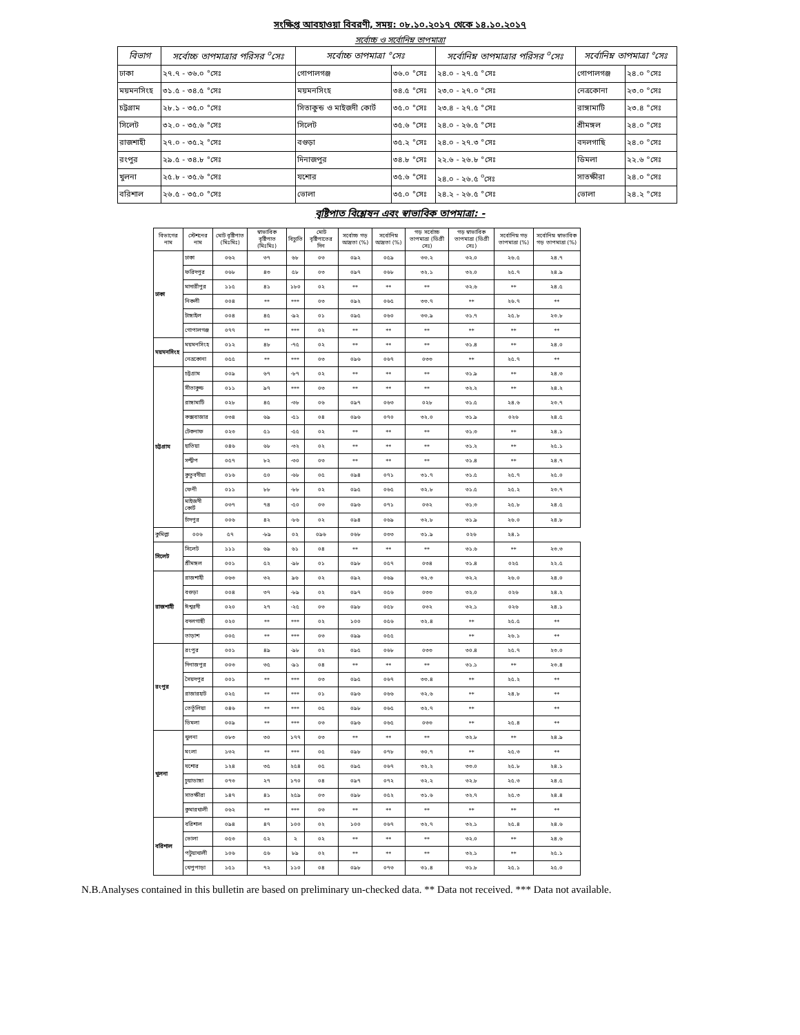সংক্ষিপ্ত আবহাওয়া বিবরণী, সময়: ০৮.১০.২০১৭ থেকে ১৪.১০.২০১৭
সর্বোচ্চ ও সর্বোনিম্ন তাপমাত্রা
| বিভাগ | সর্বোচ্চ তাপমাত্রার পরিসর <sup>০</sup>সেঃ | সর্বোচ্চ তাপমাত্রা °সেঃ | | সর্বোনিম্ন তাপমাত্রার পরিসর <sup>০</sup>সেঃ | সর্বোনিম্ন তাপমাত্রা °সেঃ | |
| --- | --- | --- | --- | --- | --- | --- |
| ঢাকা | ২৭.৭ - ৩৬.০ °সেঃ | গোপালগঞ্জ | ৩৬.০ °সেঃ | ২৪.০ - ২৭.৫ °সেঃ | গোপালগঞ্জ | ২৪.০ °সেঃ |
| ময়মনসিংহ | ৩১.৫ - ৩৪.৫ °সেঃ | ময়মনসিংহ | ৩৪.৫ °সেঃ | ২৩.০ - ২৭.০ °সেঃ | নেত্রকোনা | ২৩.০ °সেঃ |
| চট্টগ্রাম | ২৮.১ - ৩৫.০ °সেঃ | সিতাকুন্ড ও মাইজদী কোর্ট | ৩৫.০ °সেঃ | ২৩.৪ - ২৭.৫ °সেঃ | রাঙ্গামাটি | ২৩.৪ °সেঃ |
| সিলেট | ৩২.০ - ৩৫.৬ °সেঃ | সিলেট | ৩৫.৬ °সেঃ | ২৪.০ - ২৬.৫ °সেঃ | শ্রীমঙ্গল | ২৪.০ °সেঃ |
| রাজশাহী | ২৭.০ - ৩৫.২ °সেঃ | বগুড়া | ৩৫.২ °সেঃ | ২৪.০ - ২৭.৩ °সেঃ | বদলগাছি | ২৪.০ °সেঃ |
| রংপুর | ২৯.৫ - ৩৪.৮ °সেঃ | দিনাজপুর | ৩৪.৮ °সেঃ | ২২.৬ - ২৬.৮ °সেঃ | ডিমলা | ২২.৬ °সেঃ |
| খুলনা | ২৫.৮ - ৩৫.৬ °সেঃ | যশোর | ৩৫.৬ °সেঃ | ২৪.০ - ২৬.৫ <sup>০</sup>সেঃ | সাতক্ষীরা | ২৪.০ °সেঃ |
| বরিশাল | ২৬.৫ - ৩৫.০ °সেঃ | ভোলা | ৩৫.০ °সেঃ | ২৪.২ - ২৬.৫ °সেঃ | ভোলা | ২৪.২ °সেঃ |
বৃষ্টিপাত বিশ্লেষন এবং স্বাভাবিক তাপমাত্রা: -
| বিভাগের নাম | স্টেশনের নাম | মোট বৃষ্টিপাত (মিঃমিঃ) | স্বাভাবিক বৃষ্টিপাত (মিঃমিঃ) | বিচ্যুতি | মোট বৃষ্টিপাতের দিন | সর্বোচ্চ গড় আদ্রতা (%) | সর্বোনিম্ন আদ্রতা (%) | গড় সর্বোচ্চ তাপমাত্রা (ডিগ্রী সেঃ) | গড় স্বাভাবিক তাপমাত্রা (ডিগ্রী সেঃ) | সর্বোনিম্ন গড় তাপমাত্রা (%) | সর্বোনিম্ন স্বাভাবিক গড় তাপমাত্রা (%) |
| --- | --- | --- | --- | --- | --- | --- | --- | --- | --- | --- | --- |
| ঢাকা | ঢাকা | ০৬২ | ৩৭ | ৬৮ | ০৩ | ০৯২ | ০৫৯ | ৩৩.২ | ৩২.০ | ২৬.৫ | ২৪.৭ |
| | ফরিদপুর | ০৬৮ | ৪৩ | ৫৮ | ০৩ | ০৯৭ | ০৬৮ | ৩২.১ | ৩২.০ | ২৫.৭ | ২৪.৯ |
| | মাদারীপুর | ১১৫ | ৪১ | ১৮০ | ০২ | ** | ** | ** | ৩২.৬ | ** | ২৪.৫ |
| | নিকলী | ০০৪ | ** | *** | ০৩ | ০৯২ | ০৬৫ | ৩৩.৭ | ** | ২৬.৭ | ** |
| | টাঙ্গাইল | ০০৪ | ৪৫ | -৯২ | ০১ | ০৯৫ | ০৬০ | ৩৩.৯ | ৩১.৭ | ২৫.৮ | ২৩.৮ |
| | গোপালগঞ্জ | ০৭৭ | ** | *** | ০২ | ** | ** | ** | ** | ** | ** |
| ময়মনসিংহ | ময়মনসিংহ | ০১২ | ৪৮ | -৭৫ | ০২ | ** | ** | ** | ৩১.৪ | ** | ২৪.০ |
| | নেত্রকোনা | ০৫৫ | ** | *** | ০৩ | ০৯৬ | ০৬৭ | ০৩৩ | ** | ২৫.৭ | ** |
| চট্টগ্রাম | চট্টগ্রাম | ০০৯ | ৬৭ | -৮৭ | ০২ | ** | ** | ** | ৩১.৯ | ** | ২৪.৩ |
| | সীতাকুন্ড | ০১১ | ৯৭ | *** | ০৩ | ** | ** | ** | ৩২.২ | ** | ২৪.২ |
| | রাঙ্গামাটি | ০২৮ | ৪৫ | -৩৮ | ০৬ | ০৯৭ | ০৬৩ | ০২৮ | ৩১.৫ | ২৪.৬ | ২৩.৭ |
| | কক্সবাজার | ০৩৪ | ৬৯ | -৫১ | ০৪ | ০৯৬ | ০৭০ | ৩২.০ | ৩১.৯ | ০২৬ | ২৪.৫ |
| | টেকনাফ | ০২৩ | ৫১ | -৫৫ | ০২ | ** | ** | ** | ৩১.৩ | ** | ২৪.১ |
| | হাতিয়া | ০৪৬ | ৬৮ | -৩২ | ০২ | ** | ** | ** | ৩১.২ | ** | ২৫.১ |
| | সন্দ্বীপ | ০৫৭ | ৮২ | -৩০ | ০৩ | ** | ** | ** | ৩১.৪ | ** | ২৪.৭ |
| | কুতুবদীয়া | ০১৬ | ৫০ | -৬৮ | ০৫ | ০৯৪ | ০৭১ | ৩১.৭ | ৩১.৫ | ২৫.৭ | ২৫.০ |
| | ফেনী | ০১১ | ৮৮ | -৮৮ | ০২ | ০৯৫ | ০৬৫ | ৩২.৮ | ৩১.৫ | ২৫.২ | ২৩.৭ |
| | মাইজদী কোর্ট | ০৩৭ | ৭৪ | -৫০ | ০৩ | ০৯৬ | ০৭১ | ০৩২ | ৩১.৩ | ২৫.৮ | ২৪.৫ |
| | চাঁদপুর | ০০৬ | ৪২ | -৮৬ | ০২ | ০৯৪ | ০৬৯ | ৩২.৮ | ৩১.৯ | ২৬.০ | ২৪.৮ |
| কুমিল্লা | ০০৬ | ৫৭ | -৮৯ | ০২ | ০৯৬ | ০৬৮ | ০৩৩ | ৩১.৯ | ০২৬ | ২৪.১ | |
| সিলেট | সিলেট | ১১১ | ৬৯ | ৬১ | ০৪ | ** | ** | ** | ৩১.৬ | ** | ২৩.৩ |
| | শ্রীমঙ্গল | ০০১ | ৫২ | -৯৮ | ০১ | ০৯৮ | ০৫৭ | ০৩৪ | ৩১.৪ | ০২৫ | ২২.৫ |
| রাজশাহী | রাজশাহী | ০৬৩ | ৩২ | ৯৬ | ০২ | ০৯২ | ০৬৯ | ৩২.৩ | ৩২.২ | ২৬.০ | ২৪.০ |
| | বগুড়া | ০০৪ | ৩৭ | -৮৯ | ০২ | ০৯৭ | ০৫৬ | ০৩৩ | ৩২.০ | ০২৬ | ২৪.২ |
| | ঈশ্বরদী | ০২০ | ২৭ | -২৫ | ০৩ | ০৯৮ | ০৫৮ | ০৩২ | ৩২.১ | ০২৬ | ২৪.১ |
| | বদলগাছী | ০২০ | ** | *** | ০২ | ১০০ | ০৫৬ | ৩২.৪ | ** | ২৫.৫ | ** |
| | তাড়াশ | ০০৫ | ** | *** | ০৩ | ০৯৯ | ০৫৫ | | ** | ২৬.১ | ** |
| রংপুর | রংপুর | ০০১ | ৪৯ | -৯৮ | ০২ | ০৯৫ | ০৬৮ | ০৩৩ | ৩০.৪ | ২৫.৭ | ২৩.০ |
| | দিনাজপুর | ০০৩ | ৩৫ | -৯১ | ০৪ | ** | ** | ** | ৩১.১ | ** | ২৩.৪ |
| | সৈয়দপুর | ০০১ | ** | *** | ০৩ | ০৯৫ | ০৬৭ | ৩৩.৪ | ** | ২৫.২ | ** |
| | রাজারহাট | ০২৫ | ** | *** | ০১ | ০৯৬ | ০৬৬ | ৩২.৬ | ** | ২৪.৮ | ** |
| | তেতুঁলিয়া | ০৪৬ | ** | *** | ০৫ | ০৯৮ | ০৬৫ | ৩২.৭ | ** | | ** |
| | ডিমলা | ০০৯ | ** | *** | ০৩ | ০৯৬ | ০৬৫ | ০৩৩ | ** | ২৫.৪ | ** |
| খুলনা | খুলনা | ০৮৩ | ৩০ | ১৭৭ | ০৩ | ** | ** | ** | ৩২.৮ | ** | ২৪.৯ |
| | মংলা | ১৩২ | ** | *** | ০৫ | ০৯৮ | ০৭৮ | ৩০.৭ | ** | ২৫.৩ | ** |
| | যশোর | ১২৪ | ৩৫ | ২৫৪ | ০৫ | ০৯৫ | ০৬৭ | ৩২.২ | ৩৩.০ | ২৫.৮ | ২৪.১ |
| | চুয়াডাঙ্গা | ০৭৩ | ২৭ | ১৭০ | ০৪ | ০৯৭ | ০৭২ | ৩২.২ | ৩২.৮ | ২৫.৩ | ২৪.৫ |
| | সাতক্ষীরা | ১৪৭ | ৪১ | ২৫৯ | ০৩ | ০৯৮ | ০৫২ | ৩১.৬ | ৩২.৭ | ২৫.৩ | ২৪.৪ |
| | কুমারখালী | ০৬২ | ** | *** | ০৩ | ** | ** | ** | ** | ** | ** |
| বরিশাল | বরিশাল | ০৯৪ | ৪৭ | ১০০ | ০২ | ১০০ | ০৬৭ | ৩২.৭ | ৩২.১ | ২৫.৪ | ২৪.৬ |
| | ভোলা | ০৫৩ | ৫২ | ২ | ০২ | ** | ** | ** | ৩২.০ | ** | ২৪.৬ |
| | পটুয়াখালী | ১০৬ | ৫৬ | ৮৯ | ০২ | ** | ** | ** | ৩২.১ | ** | ২৫.১ |
| | খেপুপাড়া | ১৫১ | ৭২ | ১১০ | ০৪ | ০৯৮ | ০৭৩ | ৩১.৪ | ৩১.৮ | ২৫.১ | ২৫.০ |
N.B.Analyses contained in this bulletin are based on preliminary un-checked data. ** Data not received. *** Data not available.